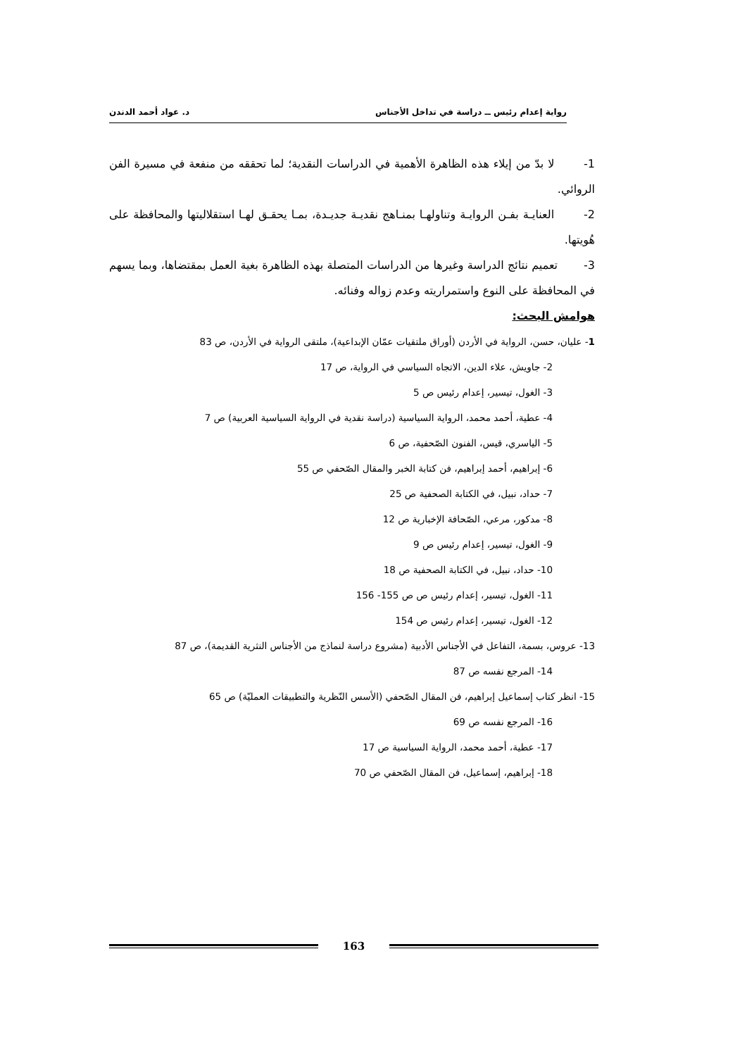رواية إعدام رئيس ــ دراسة في تداخل الأجناس د. عواد أحمد الدندن
1- لا بدّ من إيلاء هذه الظاهرة الأهمية في الدراسات النقدية؛ لما تحققه من منفعة في مسيرة الفن الروائي.
2- العنايـة بفـن الروايـة وتناولهـا بمنـاهج نقديـة جديـدة، بمـا يحقـق لهـا استقلاليتها والمحافظة على هُويتها.
3- تعميم نتائج الدراسة وغيرها من الدراسات المتصلة بهذه الظاهرة بغية العمل بمقتضاها، وبما يسهم في المحافظة على النوع واستمراريته وعدم زواله وفنائه.
هوامش البحث:
1- عليان، حسن، الرواية في الأردن (أوراق ملتقيات عمّان الإبداعية)، ملتقى الرواية في الأردن، ص 83
2- جاويش، علاء الدين، الاتجاه السياسي في الرواية، ص 17
3- الغول، تيسير، إعدام رئيس ص 5
4- عطية، أحمد محمد، الرواية السياسية (دراسة نقدية في الرواية السياسية العربية) ص 7
5- الياسري، قيس، الفنون الصّحفية، ص 6
6- إبراهيم، أحمد إبراهيم، فن كتابة الخبر والمقال الصّحفي ص 55
7- حداد، نبيل، في الكتابة الصحفية ص 25
8- مدكور، مرعي، الصّحافة الإخبارية ص 12
9- الغول، تيسير، إعدام رئيس ص 9
10- حداد، نبيل، في الكتابة الصحفية ص 18
11- الغول، تيسير، إعدام رئيس ص ص 155- 156
12- الغول، تيسير، إعدام رئيس ص 154
13- عروس، بسمة، التفاعل في الأجناس الأدبية (مشروع دراسة لنماذج من الأجناس النثرية القديمة)، ص 87
14- المرجع نفسه ص 87
15- انظر كتاب إسماعيل إبراهيم، فن المقال الصّحفي (الأسس النّظرية والتطبيقات العمليّة) ص 65
16- المرجع نفسه ص 69
17- عطية، أحمد محمد، الرواية السياسية ص 17
18- إبراهيم، إسماعيل، فن المقال الصّحفي ص 70
163